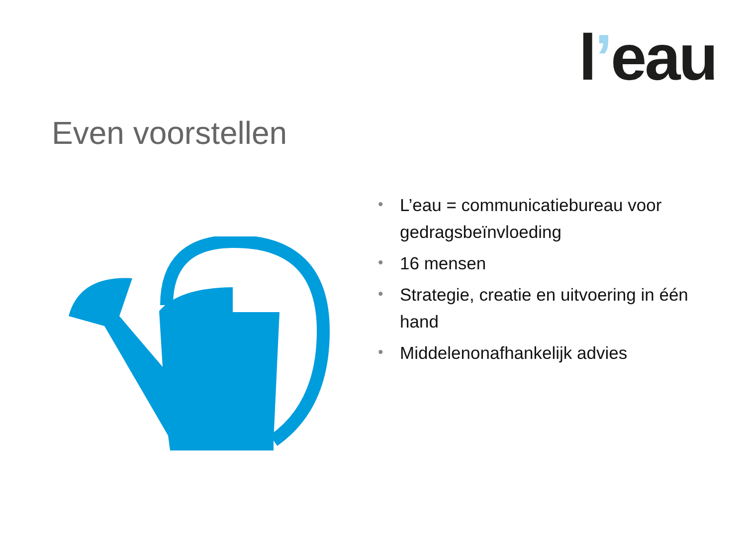l’eau
Even voorstellen
• L’eau = communicatiebureau voor gedragsbeïnvloeding
• 16 mensen
• Strategie, creatie en uitvoering in één hand
• Middelenonafhankelijk advies